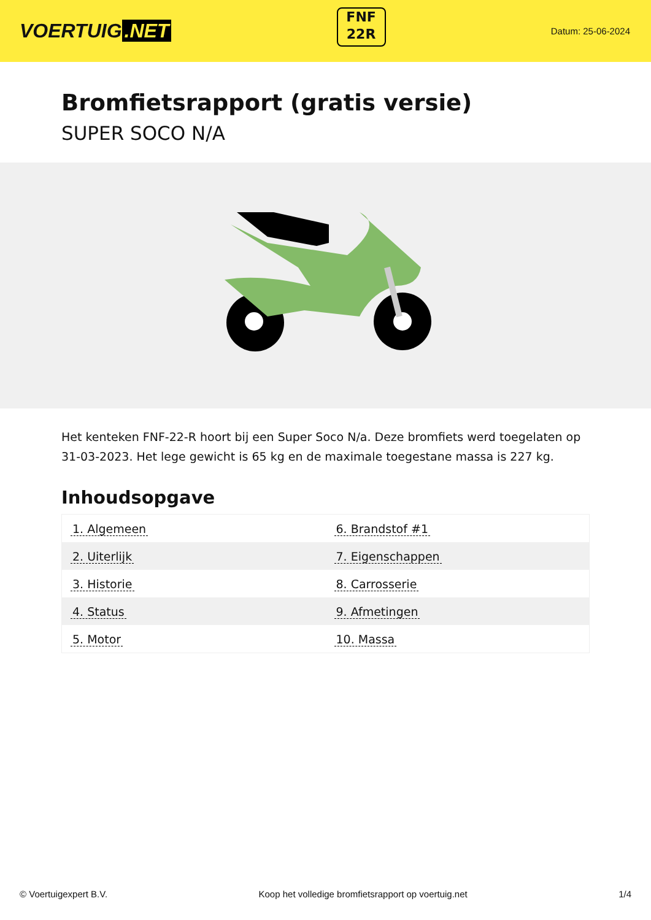VOERTUIG.NET
FNF
22R
Datum: 25-06-2024
Bromfietsrapport (gratis versie)
SUPER SOCO N/A
Het kenteken FNF-22-R hoort bij een Super Soco N/a. Deze bromfiets werd toegelaten op 31-03-2023. Het lege gewicht is 65 kg en de maximale toegestane massa is 227 kg.
Inhoudsopgave
| 1. Algemeen | 6. Brandstof #1 |
| 2. Uiterlijk | 7. Eigenschappen |
| 3. Historie | 8. Carrosserie |
| 4. Status | 9. Afmetingen |
| 5. Motor | 10. Massa |
© Voertuigexpert B.V. Koop het volledige bromfietsrapport op voertuig.net 1/4